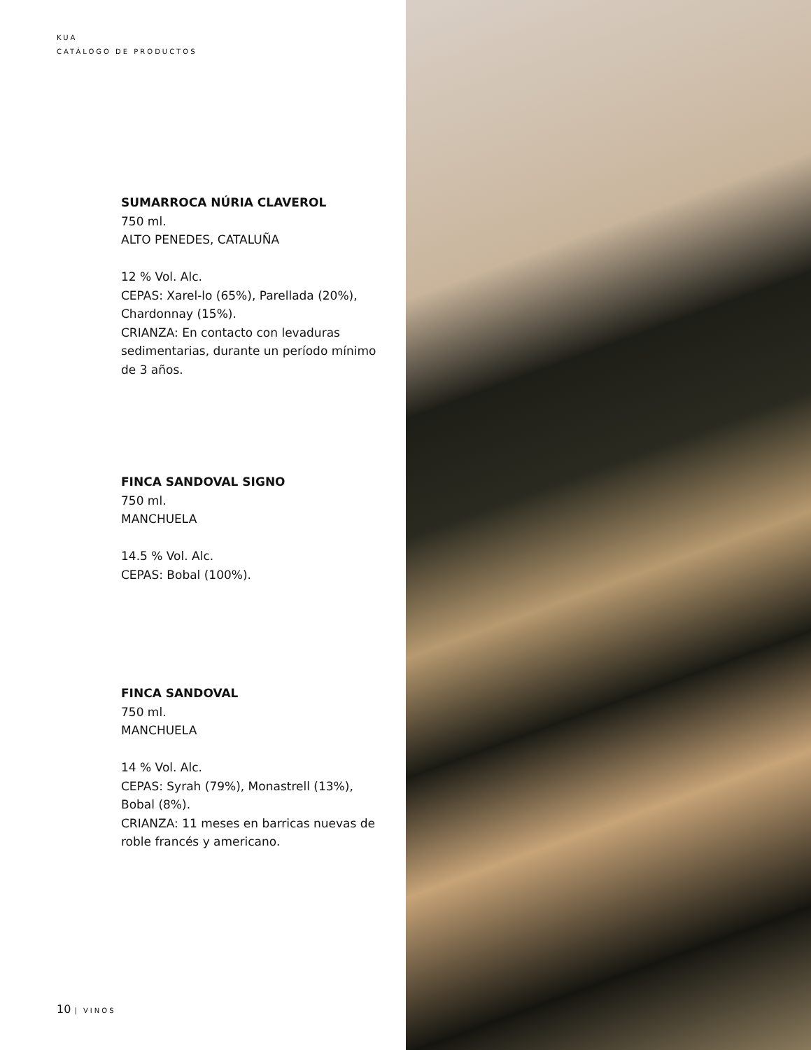KUA
CATÁLOGO DE PRODUCTOS
SUMARROCA NÚRIA CLAVEROL
750 ml.
ALTO PENEDES, CATALUÑA
12 % Vol. Alc.
CEPAS: Xarel-lo (65%), Parellada (20%), Chardonnay (15%).
CRIANZA: En contacto con levaduras sedimentarias, durante un período mínimo de 3 años.
FINCA SANDOVAL SIGNO
750 ml.
MANCHUELA
14.5 % Vol. Alc.
CEPAS: Bobal (100%).
FINCA SANDOVAL
750 ml.
MANCHUELA
14 % Vol. Alc.
CEPAS: Syrah (79%), Monastrell (13%), Bobal (8%).
CRIANZA: 11 meses en barricas nuevas de roble francés y americano.
10 | VINOS